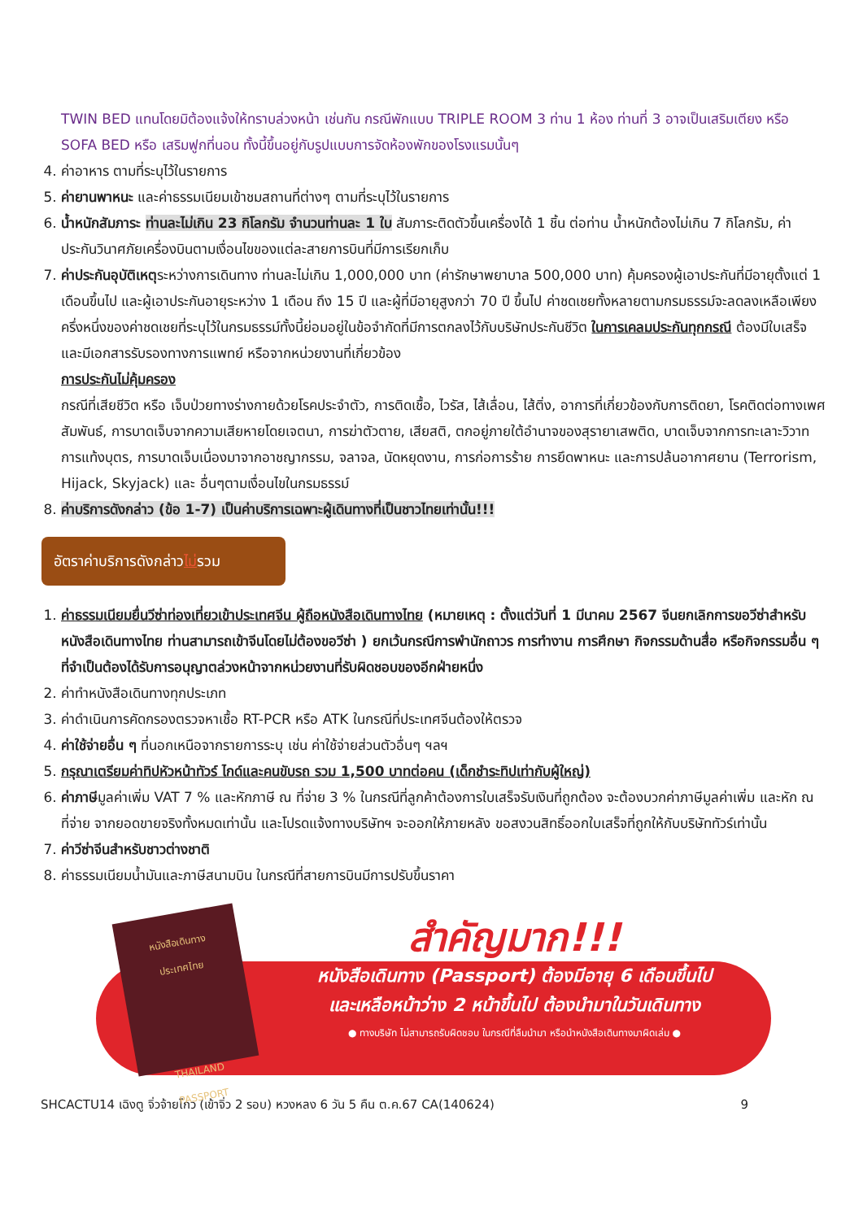TWIN BED แทนโดยมิต้องแจ้งให้ทราบล่วงหน้า เช่นกัน กรณีพักแบบ TRIPLE ROOM 3 ท่าน 1 ห้อง ท่านที่ 3 อาจเป็นเสริมเตียง หรือ SOFA BED หรือ เสริมฟูกที่นอน ทั้งนี้ขึ้นอยู่กับรูปแบบการจัดห้องพักของโรงแรมนั้นๆ
4. ค่าอาหาร ตามที่ระบุไว้ในรายการ
5. ค่ายานพาหนะ และค่าธรรมเนียมเข้าชมสถานที่ต่างๆ ตามที่ระบุไว้ในรายการ
6. น้ำหนักสัมภาระ ท่านละไม่เกิน 23 กิโลกรัม จำนวนท่านละ 1 ใบ สัมภาระติดตัวขึ้นเครื่องได้ 1 ชิ้น ต่อท่าน น้ำหนักต้องไม่เกิน 7 กิโลกรัม, ค่าประกันวินาศภัยเครื่องบินตามเงื่อนไขของแต่ละสายการบินที่มีการเรียกเก็บ
7. ค่าประกันอุบัติเหตุระหว่างการเดินทาง ท่านละไม่เกิน 1,000,000 บาท (ค่ารักษาพยาบาล 500,000 บาท) คุ้มครองผู้เอาประกันที่มีอายุตั้งแต่ 1 เดือนขึ้นไป และผู้เอาประกันอายุระหว่าง 1 เดือน ถึง 15 ปี และผู้ที่มีอายุสูงกว่า 70 ปี ขึ้นไป ค่าชดเชยทั้งหลายตามกรมธรรม์จะลดลงเหลือเพียงครึ่งหนึ่งของค่าชดเชยที่ระบุไว้ในกรมธรรม์ทั้งนี้ย่อมอยู่ในข้อจำกัดที่มีการตกลงไว้กับบริษัทประกันชีวิต ในการเคลมประกันทุกกรณี ต้องมีใบเสร็จ และมีเอกสารรับรองทางการแพทย์ หรือจากหน่วยงานที่เกี่ยวข้อง
การประกันไม่คุ้มครอง
กรณีที่เสียชีวิต หรือ เจ็บป่วยทางร่างกายด้วยโรคประจำตัว, การติดเชื้อ, ไวรัส, ไส้เลื่อน, ไส้ติ่ง, อาการที่เกี่ยวข้องกับการติดยา, โรคติดต่อทางเพศสัมพันธ์, การบาดเจ็บจากความเสียหายโดยเจตนา, การฆ่าตัวตาย, เสียสติ, ตกอยู่ภายใต้อำนาจของสุรายาเสพติด, บาดเจ็บจากการทะเลาะวิวาท การแท้งบุตร, การบาดเจ็บเนื่องมาจากอาชญากรรม, จลาจล, นัดหยุดงาน, การก่อการร้าย การยึดพาหนะ และการปล้นอากาศยาน (Terrorism, Hijack, Skyjack) และ อื่นๆตามเงื่อนไขในกรมธรรม์
8. ค่าบริการดังกล่าว (ข้อ 1-7) เป็นค่าบริการเฉพาะผู้เดินทางที่เป็นชาวไทยเท่านั้น!!!
อัตราค่าบริการดังกล่าวไม่รวม
1. ค่าธรรมเนียมยื่นวีซ่าท่องเที่ยวเข้าประเทศจีน ผู้ถือหนังสือเดินทางไทย (หมายเหตุ : ตั้งแต่วันที่ 1 มีนาคม 2567 จีนยกเลิกการขอวีซ่าสำหรับหนังสือเดินทางไทย ท่านสามารถเข้าจีนโดยไม่ต้องขอวีซ่า ) ยกเว้นกรณีการพำนักถาวร การทำงาน การศึกษา กิจกรรมด้านสื่อ หรือกิจกรรมอื่น ๆ ที่จำเป็นต้องได้รับการอนุญาตล่วงหน้าจากหน่วยงานที่รับผิดชอบของอีกฝ่ายหนึ่ง
2. ค่าทำหนังสือเดินทางทุกประเภท
3. ค่าดำเนินการคัดกรองตรวจหาเชื้อ RT-PCR หรือ ATK ในกรณีที่ประเทศจีนต้องให้ตรวจ
4. ค่าใช้จ่ายอื่น ๆ ที่นอกเหนือจากรายการระบุ เช่น ค่าใช้จ่ายส่วนตัวอื่นๆ ฯลฯ
5. กรุณาเตรียมค่าทิปหัวหน้าทัวร์ ไกด์และคนขับรถ รวม 1,500 บาทต่อคน (เด็กชำระทิปเท่ากับผู้ใหญ่)
6. ค่าภาษีมูลค่าเพิ่ม VAT 7 % และหักภาษี ณ ที่จ่าย 3 % ในกรณีที่ลูกค้าต้องการใบเสร็จรับเงินที่ถูกต้อง จะต้องบวกค่าภาษีมูลค่าเพิ่ม และหัก ณ ที่จ่าย จากยอดขายจริงทั้งหมดเท่านั้น และโปรดแจ้งทางบริษัทฯ จะออกให้ภายหลัง ขอสงวนสิทธิ์ออกใบเสร็จที่ถูกให้กับบริษัททัวร์เท่านั้น
7. ค่าวีซ่าจีนสำหรับชาวต่างชาติ
8. ค่าธรรมเนียมน้ำมันและภาษีสนามบิน ในกรณีที่สายการบินมีการปรับขึ้นราคา
หนังสือเดินทาง
ประเทศไทย
THAILAND
PASSPORT
สำคัญมาก!!!
หนังสือเดินทาง (Passport) ต้องมีอายุ 6 เดือนขึ้นไป
และเหลือหน้าว่าง 2 หน้าขึ้นไป ต้องนำมาในวันเดินทาง
● ทางบริษัท ไม่สามารถรับผิดชอบ ในกรณีที่ลืมนำมา หรือนำหนังสือเดินทางมาผิดเล่ม ●
SHCACTU14 เฉิงตู จิ่วจ้ายโกว (เข้าจิ่ว 2 รอบ) หวงหลง 6 วัน 5 คืน ต.ค.67 CA(140624) 9